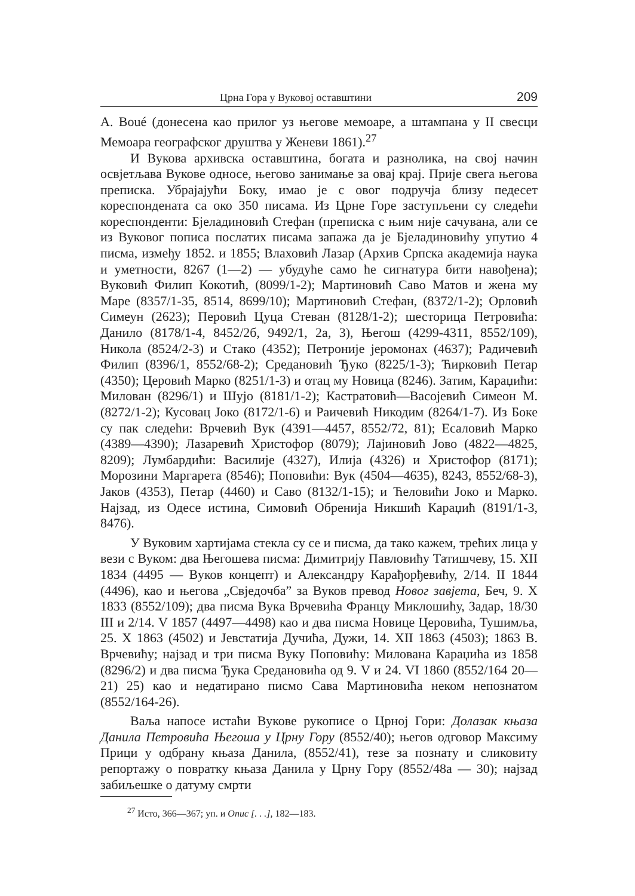Црна Гора у Вуковој оставштини 209
A. Boué (донесена као прилог уз његове мемоаре, а штампана у II свесци Мемоара географског друштва у Женеви 1861).<sup>27</sup>
И Вукова архивска оставштина, богата и разнолика, на свој начин освјетљава Вукове односе, његово занимање за овај крај. Прије свега његова преписка. Убрајајући Боку, имао је с овог подручја близу педесет кореспондената са око 350 писама. Из Црне Горе заступљени су следећи кореспонденти: Бјеладиновић Стефан (преписка с њим није сачувана, али се из Вуковог пописа послатих писама запажа да је Бјеладиновићу упутио 4 писма, између 1852. и 1855; Влаховић Лазар (Архив Српска академија наука и уметности, 8267 (1—2) — убудуће само ће сигнатура бити навођена); Вуковић Филип Кокотић, (8099/1-2); Мартиновић Саво Матов и жена му Маре (8357/1-35, 8514, 8699/10); Мартиновић Стефан, (8372/1-2); Орловић Симеун (2623); Перовић Цуца Стеван (8128/1-2); шесторица Петровића: Данило (8178/1-4, 8452/2б, 9492/1, 2а, 3), Његош (4299-4311, 8552/109), Никола (8524/2-3) и Стако (4352); Петроније јеромонах (4637); Радичевић Филип (8396/1, 8552/68-2); Средановић Ђуко (8225/1-3); Ћирковић Петар (4350); Церовић Марко (8251/1-3) и отац му Новица (8246). Затим, Караџићи: Милован (8296/1) и Шујо (8181/1-2); Кастратовић—Васојевић Симеон М. (8272/1-2); Кусовац Јоко (8172/1-6) и Раичевић Никодим (8264/1-7). Из Боке су пак следећи: Врчевић Вук (4391—4457, 8552/72, 81); Есаловић Марко (4389—4390); Лазаревић Христофор (8079); Лајиновић Јово (4822—4825, 8209); Лумбардићи: Василије (4327), Илија (4326) и Христофор (8171); Морозини Маргарета (8546); Поповићи: Вук (4504—4635), 8243, 8552/68-3), Јаков (4353), Петар (4460) и Саво (8132/1-15); и Ћеловићи Јоко и Марко. Најзад, из Одесе истина, Симовић Обренија Никшић Караџић (8191/1-3, 8476).
У Вуковим хартијама стекла су се и писма, да тако кажем, трећих лица у вези с Вуком: два Његошева писма: Димитрију Павловићу Татишчеву, 15. XII 1834 (4495 — Вуков концепт) и Александру Карађорђевићу, 2/14. II 1844 (4496), као и његова „Свједочба” за Вуков превод Новог завјета, Беч, 9. X 1833 (8552/109); два писма Вука Врчевића Францу Миклошићу, Задар, 18/30 III и 2/14. V 1857 (4497—4498) као и два писма Новице Церовића, Тушимља, 25. X 1863 (4502) и Јевстатија Дучића, Дужи, 14. XII 1863 (4503); 1863 В. Врчевићу; најзад и три писма Вуку Поповићу: Милована Караџића из 1858 (8296/2) и два писма Ђука Средановића од 9. V и 24. VI 1860 (8552/164 20—21) 25) као и недатирано писмо Сава Мартиновића неком непознатом (8552/164-26).
Ваља напосе истаћи Вукове рукописе о Црној Гори: Долазак књаза Данила Петровића Његоша у Црну Гору (8552/40); његов одговор Максиму Прици у одбрану књаза Данила, (8552/41), тезе за познату и сликовиту репортажу о повратку књаза Данила у Црну Гору (8552/48а — 30); најзад забиљешке о датуму смрти
<sup>27</sup> Исто, 366—367; уп. и Опис [. . .], 182—183.